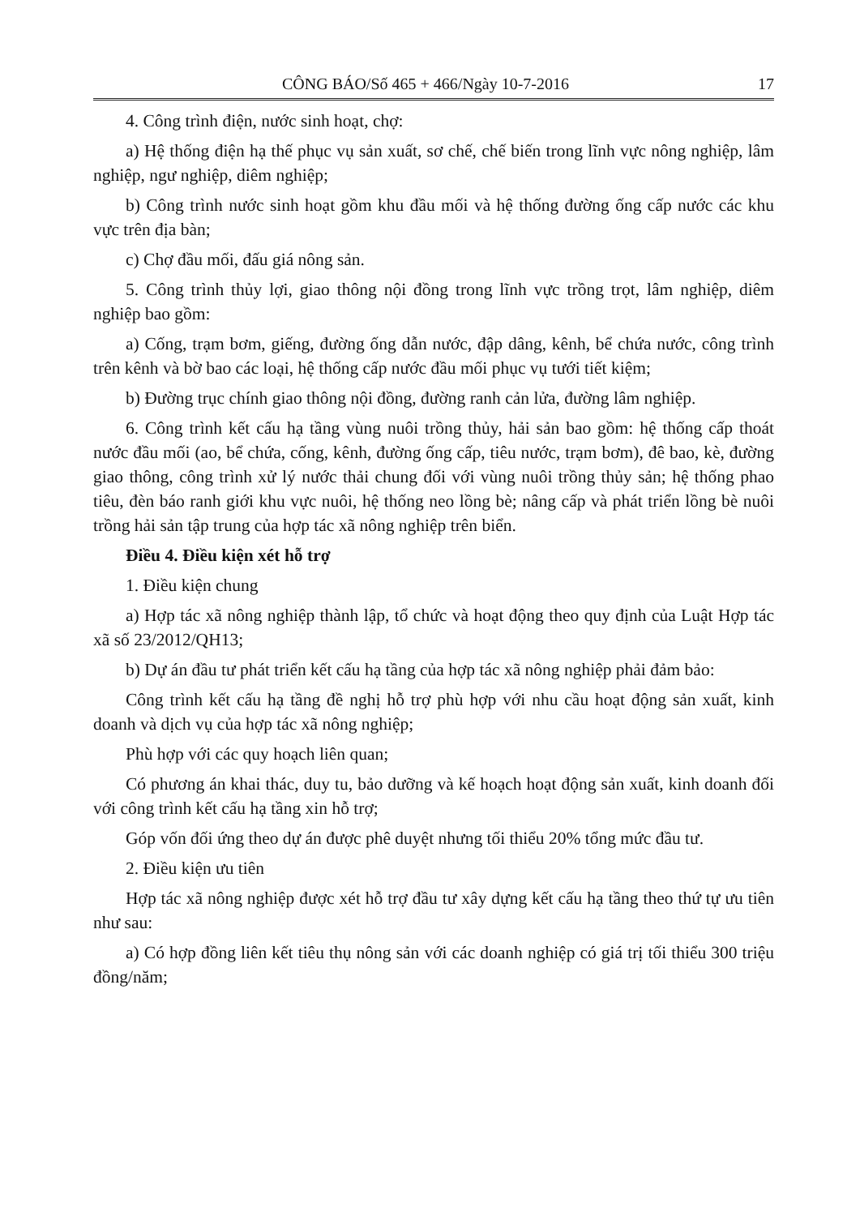CÔNG BÁO/Số 465 + 466/Ngày 10-7-2016 17
4. Công trình điện, nước sinh hoạt, chợ:
a) Hệ thống điện hạ thế phục vụ sản xuất, sơ chế, chế biến trong lĩnh vực nông nghiệp, lâm nghiệp, ngư nghiệp, diêm nghiệp;
b) Công trình nước sinh hoạt gồm khu đầu mối và hệ thống đường ống cấp nước các khu vực trên địa bàn;
c) Chợ đầu mối, đấu giá nông sản.
5. Công trình thủy lợi, giao thông nội đồng trong lĩnh vực trồng trọt, lâm nghiệp, diêm nghiệp bao gồm:
a) Cống, trạm bơm, giếng, đường ống dẫn nước, đập dâng, kênh, bể chứa nước, công trình trên kênh và bờ bao các loại, hệ thống cấp nước đầu mối phục vụ tưới tiết kiệm;
b) Đường trục chính giao thông nội đồng, đường ranh cản lửa, đường lâm nghiệp.
6. Công trình kết cấu hạ tầng vùng nuôi trồng thủy, hải sản bao gồm: hệ thống cấp thoát nước đầu mối (ao, bể chứa, cống, kênh, đường ống cấp, tiêu nước, trạm bơm), đê bao, kè, đường giao thông, công trình xử lý nước thải chung đối với vùng nuôi trồng thủy sản; hệ thống phao tiêu, đèn báo ranh giới khu vực nuôi, hệ thống neo lồng bè; nâng cấp và phát triển lồng bè nuôi trồng hải sản tập trung của hợp tác xã nông nghiệp trên biển.
Điều 4. Điều kiện xét hỗ trợ
1. Điều kiện chung
a) Hợp tác xã nông nghiệp thành lập, tổ chức và hoạt động theo quy định của Luật Hợp tác xã số 23/2012/QH13;
b) Dự án đầu tư phát triển kết cấu hạ tầng của hợp tác xã nông nghiệp phải đảm bảo:
Công trình kết cấu hạ tầng đề nghị hỗ trợ phù hợp với nhu cầu hoạt động sản xuất, kinh doanh và dịch vụ của hợp tác xã nông nghiệp;
Phù hợp với các quy hoạch liên quan;
Có phương án khai thác, duy tu, bảo dưỡng và kế hoạch hoạt động sản xuất, kinh doanh đối với công trình kết cấu hạ tầng xin hỗ trợ;
Góp vốn đối ứng theo dự án được phê duyệt nhưng tối thiểu 20% tổng mức đầu tư.
2. Điều kiện ưu tiên
Hợp tác xã nông nghiệp được xét hỗ trợ đầu tư xây dựng kết cấu hạ tầng theo thứ tự ưu tiên như sau:
a) Có hợp đồng liên kết tiêu thụ nông sản với các doanh nghiệp có giá trị tối thiểu 300 triệu đồng/năm;